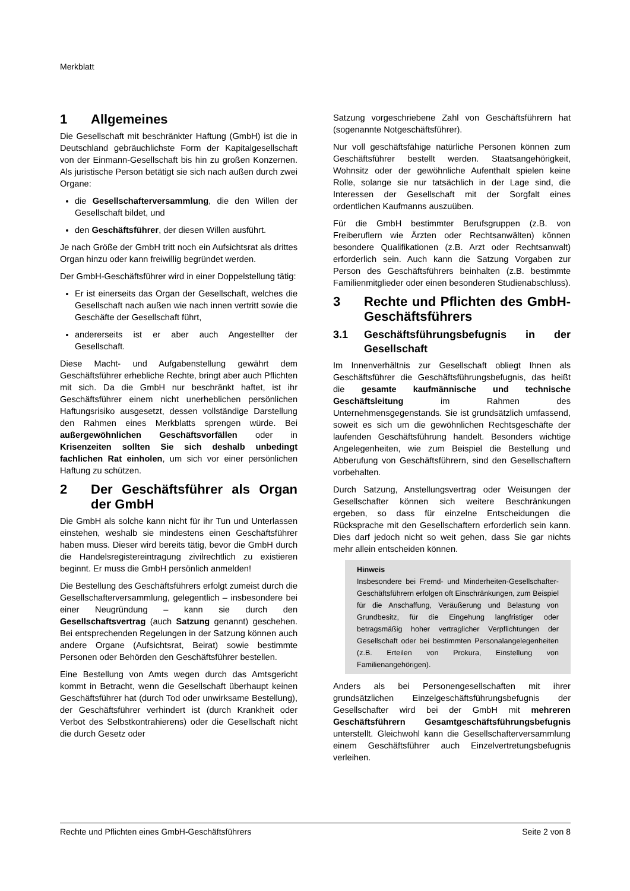Merkblatt
1 Allgemeines
Die Gesellschaft mit beschränkter Haftung (GmbH) ist die in Deutschland gebräuchlichste Form der Kapitalgesellschaft von der Einmann-Gesellschaft bis hin zu großen Konzernen. Als juristische Person betätigt sie sich nach außen durch zwei Organe:
die Gesellschafterversammlung, die den Willen der Gesellschaft bildet, und
den Geschäftsführer, der diesen Willen ausführt.
Je nach Größe der GmbH tritt noch ein Aufsichtsrat als drittes Organ hinzu oder kann freiwillig begründet werden.
Der GmbH-Geschäftsführer wird in einer Doppelstellung tätig:
Er ist einerseits das Organ der Gesellschaft, welches die Gesellschaft nach außen wie nach innen vertritt sowie die Geschäfte der Gesellschaft führt,
andererseits ist er aber auch Angestellter der Gesellschaft.
Diese Macht- und Aufgabenstellung gewährt dem Geschäftsführer erhebliche Rechte, bringt aber auch Pflichten mit sich. Da die GmbH nur beschränkt haftet, ist ihr Geschäftsführer einem nicht unerheblichen persönlichen Haftungsrisiko ausgesetzt, dessen vollständige Darstellung den Rahmen eines Merkblatts sprengen würde. Bei außergewöhnlichen Geschäftsvorfällen oder in Krisenzeiten sollten Sie sich deshalb unbedingt fachlichen Rat einholen, um sich vor einer persönlichen Haftung zu schützen.
2 Der Geschäftsführer als Organ der GmbH
Die GmbH als solche kann nicht für ihr Tun und Unterlassen einstehen, weshalb sie mindestens einen Geschäftsführer haben muss. Dieser wird bereits tätig, bevor die GmbH durch die Handelsregistereintragung zivilrechtlich zu existieren beginnt. Er muss die GmbH persönlich anmelden!
Die Bestellung des Geschäftsführers erfolgt zumeist durch die Gesellschafterversammlung, gelegentlich – insbesondere bei einer Neugründung – kann sie durch den Gesellschaftsvertrag (auch Satzung genannt) geschehen. Bei entsprechenden Regelungen in der Satzung können auch andere Organe (Aufsichtsrat, Beirat) sowie bestimmte Personen oder Behörden den Geschäftsführer bestellen.
Eine Bestellung von Amts wegen durch das Amtsgericht kommt in Betracht, wenn die Gesellschaft überhaupt keinen Geschäftsführer hat (durch Tod oder unwirksame Bestellung), der Geschäftsführer verhindert ist (durch Krankheit oder Verbot des Selbstkontrahierens) oder die Gesellschaft nicht die durch Gesetz oder
Satzung vorgeschriebene Zahl von Geschäftsführern hat (sogenannte Notgeschäftsführer).
Nur voll geschäftsfähige natürliche Personen können zum Geschäftsführer bestellt werden. Staatsangehörigkeit, Wohnsitz oder der gewöhnliche Aufenthalt spielen keine Rolle, solange sie nur tatsächlich in der Lage sind, die Interessen der Gesellschaft mit der Sorgfalt eines ordentlichen Kaufmanns auszuüben.
Für die GmbH bestimmter Berufsgruppen (z.B. von Freiberuflern wie Ärzten oder Rechtsanwälten) können besondere Qualifikationen (z.B. Arzt oder Rechtsanwalt) erforderlich sein. Auch kann die Satzung Vorgaben zur Person des Geschäftsführers beinhalten (z.B. bestimmte Familienmitglieder oder einen besonderen Studienabschluss).
3 Rechte und Pflichten des GmbH-Geschäftsführers
3.1 Geschäftsführungsbefugnis in der Gesellschaft
Im Innenverhältnis zur Gesellschaft obliegt Ihnen als Geschäftsführer die Geschäftsführungsbefugnis, das heißt die gesamte kaufmännische und technische Geschäftsleitung im Rahmen des Unternehmensgegenstands. Sie ist grundsätzlich umfassend, soweit es sich um die gewöhnlichen Rechtsgeschäfte der laufenden Geschäftsführung handelt. Besonders wichtige Angelegenheiten, wie zum Beispiel die Bestellung und Abberufung von Geschäftsführern, sind den Gesellschaftern vorbehalten.
Durch Satzung, Anstellungsvertrag oder Weisungen der Gesellschafter können sich weitere Beschränkungen ergeben, so dass für einzelne Entscheidungen die Rücksprache mit den Gesellschaftern erforderlich sein kann. Dies darf jedoch nicht so weit gehen, dass Sie gar nichts mehr allein entscheiden können.
Hinweis
Insbesondere bei Fremd- und Minderheiten-Gesellschafter-Geschäftsführern erfolgen oft Einschränkungen, zum Beispiel für die Anschaffung, Veräußerung und Belastung von Grundbesitz, für die Eingehung langfristiger oder betragsmäßig hoher vertraglicher Verpflichtungen der Gesellschaft oder bei bestimmten Personalangelegenheiten (z.B. Erteilen von Prokura, Einstellung von Familienangehörigen).
Anders als bei Personengesellschaften mit ihrer grundsätzlichen Einzelgeschäftsführungsbefugnis der Gesellschafter wird bei der GmbH mit mehreren Geschäftsführern Gesamtgeschäftsführungsbefugnis unterstellt. Gleichwohl kann die Gesellschafterversammlung einem Geschäftsführer auch Einzelvertretungsbefugnis verleihen.
Rechte und Pflichten eines GmbH-Geschäftsführers Seite 2 von 8